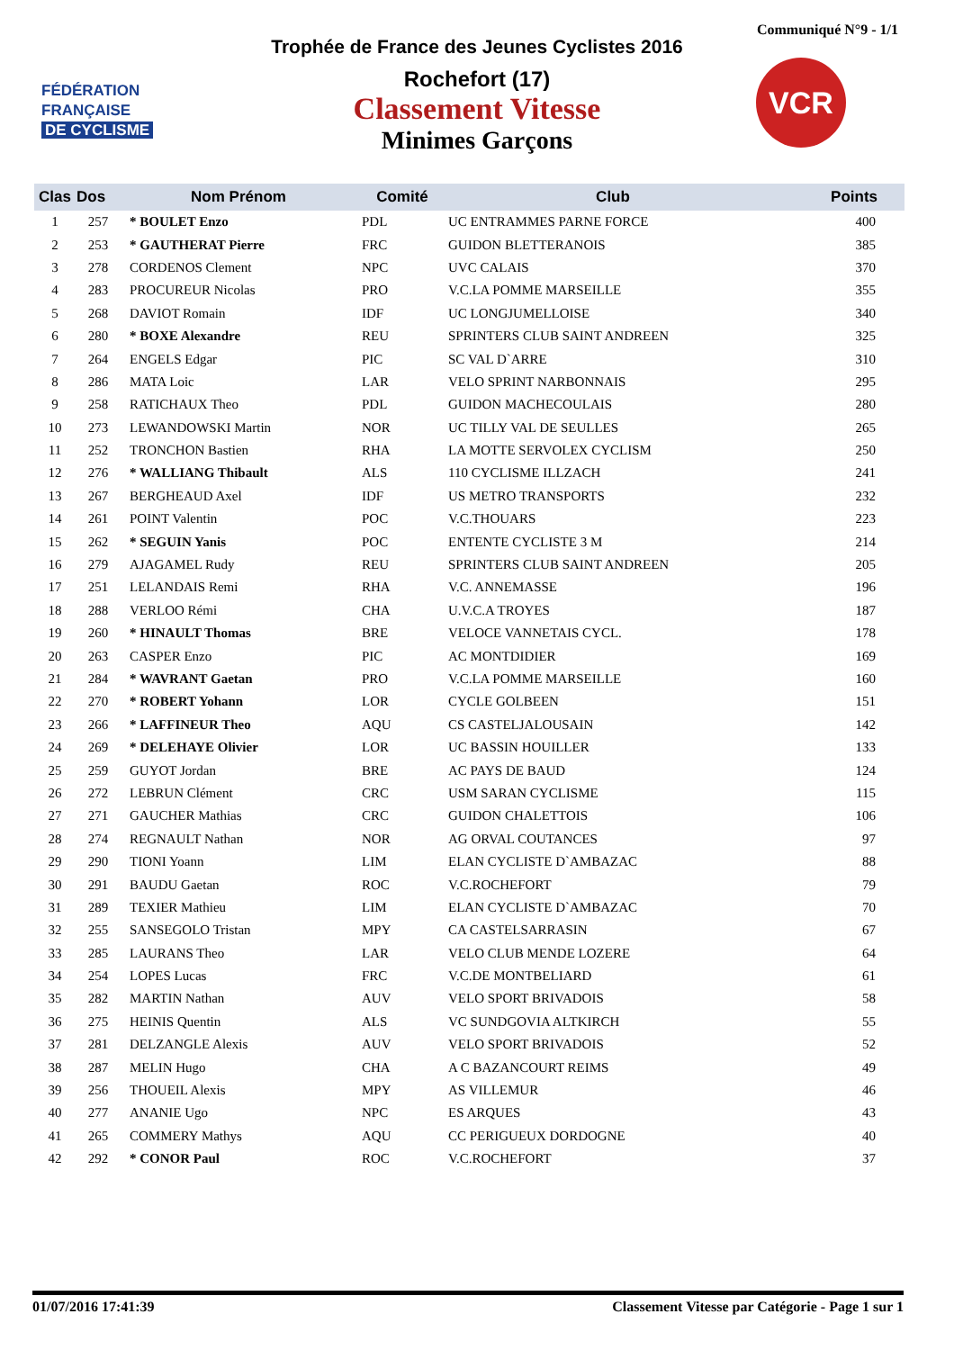Communiqué N°9 - 1/1
FÉDÉRATION
FRANÇAISE
DE CYCLISME
VCR
Trophée de France des Jeunes Cyclistes 2016
Rochefort (17)
Classement Vitesse
Minimes Garçons
| Clas | Dos | Nom Prénom | Comité | Club | Points |
| --- | --- | --- | --- | --- | --- |
| 1 | 257 | * BOULET Enzo | PDL | UC ENTRAMMES PARNE FORCE | 400 |
| 2 | 253 | * GAUTHERAT Pierre | FRC | GUIDON BLETTERANOIS | 385 |
| 3 | 278 | CORDENOS Clement | NPC | UVC CALAIS | 370 |
| 4 | 283 | PROCUREUR Nicolas | PRO | V.C.LA POMME MARSEILLE | 355 |
| 5 | 268 | DAVIOT Romain | IDF | UC LONGJUMELLOISE | 340 |
| 6 | 280 | * BOXE Alexandre | REU | SPRINTERS CLUB SAINT ANDREEN | 325 |
| 7 | 264 | ENGELS Edgar | PIC | SC VAL D`ARRE | 310 |
| 8 | 286 | MATA Loic | LAR | VELO SPRINT NARBONNAIS | 295 |
| 9 | 258 | RATICHAUX Theo | PDL | GUIDON MACHECOULAIS | 280 |
| 10 | 273 | LEWANDOWSKI Martin | NOR | UC TILLY VAL DE SEULLES | 265 |
| 11 | 252 | TRONCHON Bastien | RHA | LA MOTTE SERVOLEX CYCLISM | 250 |
| 12 | 276 | * WALLIANG Thibault | ALS | 110 CYCLISME ILLZACH | 241 |
| 13 | 267 | BERGHEAUD Axel | IDF | US METRO TRANSPORTS | 232 |
| 14 | 261 | POINT Valentin | POC | V.C.THOUARS | 223 |
| 15 | 262 | * SEGUIN Yanis | POC | ENTENTE CYCLISTE 3 M | 214 |
| 16 | 279 | AJAGAMEL Rudy | REU | SPRINTERS CLUB SAINT ANDREEN | 205 |
| 17 | 251 | LELANDAIS Remi | RHA | V.C. ANNEMASSE | 196 |
| 18 | 288 | VERLOO Rémi | CHA | U.V.C.A TROYES | 187 |
| 19 | 260 | * HINAULT Thomas | BRE | VELOCE VANNETAIS CYCL. | 178 |
| 20 | 263 | CASPER Enzo | PIC | AC MONTDIDIER | 169 |
| 21 | 284 | * WAVRANT Gaetan | PRO | V.C.LA POMME MARSEILLE | 160 |
| 22 | 270 | * ROBERT Yohann | LOR | CYCLE GOLBEEN | 151 |
| 23 | 266 | * LAFFINEUR Theo | AQU | CS CASTELJALOUSAIN | 142 |
| 24 | 269 | * DELEHAYE Olivier | LOR | UC BASSIN HOUILLER | 133 |
| 25 | 259 | GUYOT Jordan | BRE | AC PAYS DE BAUD | 124 |
| 26 | 272 | LEBRUN Clément | CRC | USM SARAN CYCLISME | 115 |
| 27 | 271 | GAUCHER Mathias | CRC | GUIDON CHALETTOIS | 106 |
| 28 | 274 | REGNAULT Nathan | NOR | AG ORVAL COUTANCES | 97 |
| 29 | 290 | TIONI Yoann | LIM | ELAN CYCLISTE D`AMBAZAC | 88 |
| 30 | 291 | BAUDU Gaetan | ROC | V.C.ROCHEFORT | 79 |
| 31 | 289 | TEXIER Mathieu | LIM | ELAN CYCLISTE D`AMBAZAC | 70 |
| 32 | 255 | SANSEGOLO Tristan | MPY | CA CASTELSARRASIN | 67 |
| 33 | 285 | LAURANS Theo | LAR | VELO CLUB MENDE LOZERE | 64 |
| 34 | 254 | LOPES Lucas | FRC | V.C.DE MONTBELIARD | 61 |
| 35 | 282 | MARTIN Nathan | AUV | VELO SPORT BRIVADOIS | 58 |
| 36 | 275 | HEINIS Quentin | ALS | VC SUNDGOVIA ALTKIRCH | 55 |
| 37 | 281 | DELZANGLE Alexis | AUV | VELO SPORT BRIVADOIS | 52 |
| 38 | 287 | MELIN Hugo | CHA | A C BAZANCOURT REIMS | 49 |
| 39 | 256 | THOUEIL Alexis | MPY | AS VILLEMUR | 46 |
| 40 | 277 | ANANIE Ugo | NPC | ES ARQUES | 43 |
| 41 | 265 | COMMERY Mathys | AQU | CC PERIGUEUX DORDOGNE | 40 |
| 42 | 292 | * CONOR Paul | ROC | V.C.ROCHEFORT | 37 |
01/07/2016 17:41:39 Classement Vitesse par Catégorie - Page 1 sur 1